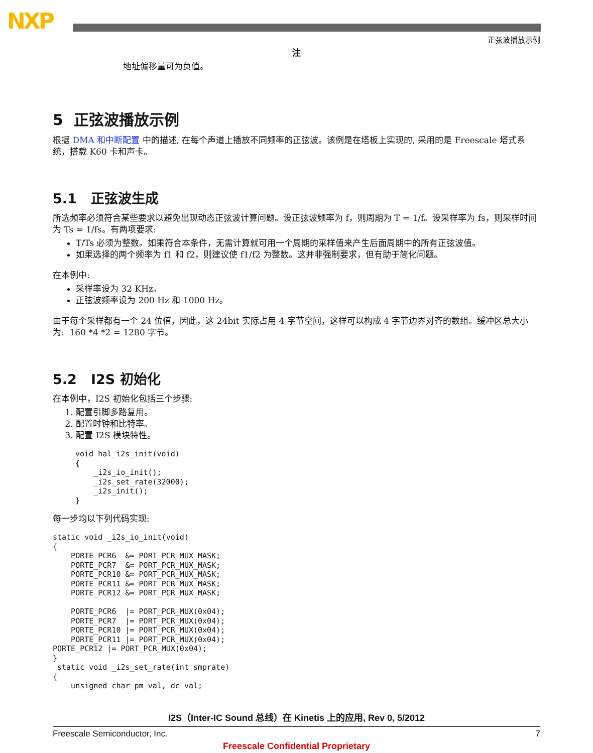NXP
正弦波播放示例
注
地址偏移量可为负值。
5 正弦波播放示例
根据 DMA 和中断配置 中的描述, 在每个声道上播放不同频率的正弦波。该例是在塔板上实现的, 采用的是 Freescale 塔式系统，搭载 K60 卡和声卡。
5.1 正弦波生成
所选频率必须符合某些要求以避免出现动态正弦波计算问题。设正弦波频率为 f，则周期为 T = 1/f。设采样率为 fs，则采样时间为 Ts = 1/fs。有两项要求:
T/Ts 必须为整数。如果符合本条件，无需计算就可用一个周期的采样值来产生后面周期中的所有正弦波值。
如果选择的两个频率为 f1 和 f2，则建议使 f1/f2 为整数。这并非强制要求，但有助于简化问题。
在本例中:
采样率设为 32 KHz。
正弦波频率设为 200 Hz 和 1000 Hz。
由于每个采样都有一个 24 位值，因此，这 24bit 实际占用 4 字节空间，这样可以构成 4 字节边界对齐的数组。缓冲区总大小为: 160 *4 *2 = 1280 字节。
5.2 I2S 初始化
在本例中，I2S 初始化包括三个步骤:
1. 配置引脚多路复用。
2. 配置时钟和比特率。
3. 配置 I2S 模块特性。
void hal_i2s_init(void)
{
    _i2s_io_init();
    _i2s_set_rate(32000);
    _i2s_init();
}
每一步均以下列代码实现:
static void _i2s_io_init(void)
{
    PORTE_PCR6  &= PORT_PCR_MUX_MASK;
    PORTE_PCR7  &= PORT_PCR_MUX_MASK;
    PORTE_PCR10 &= PORT_PCR_MUX_MASK;
    PORTE_PCR11 &= PORT_PCR_MUX_MASK;
    PORTE_PCR12 &= PORT_PCR_MUX_MASK;

    PORTE_PCR6  |= PORT_PCR_MUX(0x04);
    PORTE_PCR7  |= PORT_PCR_MUX(0x04);
    PORTE_PCR10 |= PORT_PCR_MUX(0x04);
    PORTE_PCR11 |= PORT_PCR_MUX(0x04);
PORTE_PCR12 |= PORT_PCR_MUX(0x04);
}
 static void _i2s_set_rate(int smprate)
{
    unsigned char pm_val, dc_val;
I2S（Inter-IC Sound 总线）在 Kinetis 上的应用, Rev 0, 5/2012
Freescale Semiconductor, Inc. 7
Freescale Confidential Proprietary